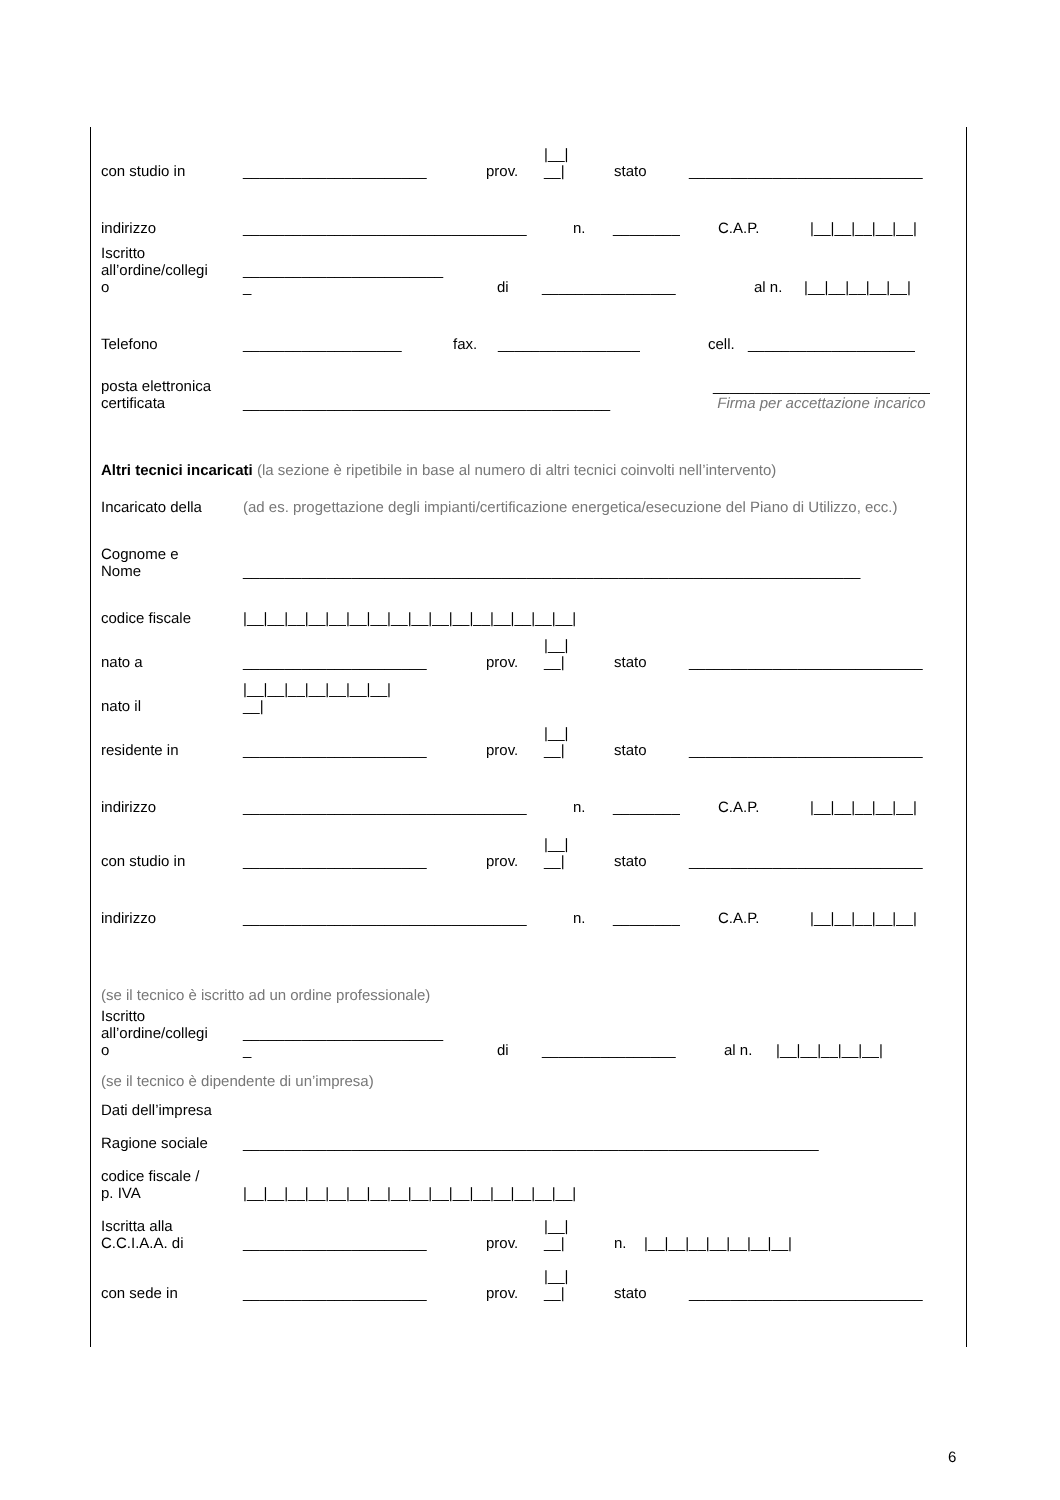con studio in ______________________ prov. |__|
__| stato ____________________________
indirizzo __________________________________ n. ________ C.A.P. |__|__|__|__|__|
Iscritto
all’ordine/collegi
o ________________________
_ di ________________ al n. |__|__|__|__|__|
Telefono ___________________ fax. _________________ cell. ____________________
posta elettronica
certificata ____________________________________________ __________________________
Firma per accettazione incarico
Altri tecnici incaricati (la sezione è ripetibile in base al numero di altri tecnici coinvolti nell’intervento)
Incaricato della (ad es. progettazione degli impianti/certificazione energetica/esecuzione del Piano di Utilizzo, ecc.)
Cognome e
Nome __________________________________________________________________________
codice fiscale |__|__|__|__|__|__|__|__|__|__|__|__|__|__|__|__|
nato a ______________________ prov. |__|
__| stato ____________________________
nato il |__|__|__|__|__|__|__|
__|
residente in ______________________ prov. |__|
__| stato ____________________________
indirizzo __________________________________ n. ________ C.A.P. |__|__|__|__|__|
con studio in ______________________ prov. |__|
__| stato ____________________________
indirizzo __________________________________ n. ________ C.A.P. |__|__|__|__|__|
(se il tecnico è iscritto ad un ordine professionale)
Iscritto
all’ordine/collegi
o ________________________
_ di ________________ al n. |__|__|__|__|__|
(se il tecnico è dipendente di un’impresa)
Dati dell’impresa
Ragione sociale _____________________________________________________________________
codice fiscale /
p. IVA |__|__|__|__|__|__|__|__|__|__|__|__|__|__|__|__|
Iscritta alla
C.C.I.A.A. di ______________________ prov. |__|
__| n. |__|__|__|__|__|__|__|
con sede in ______________________ prov. |__|
__| stato ____________________________
6